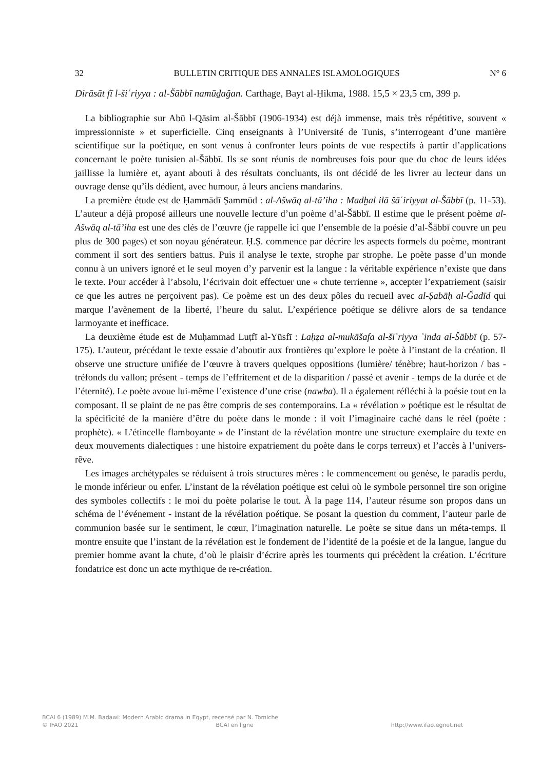32 BULLETIN CRITIQUE DES ANNALES ISLAMOLOGIQUES N° 6
Dirāsāt fī l-šiʿriyya : al-Šābbī namūḏağan. Carthage, Bayt al-Ḥikma, 1988. 15,5 × 23,5 cm, 399 p.
La bibliographie sur Abū l-Qāsim al-Šābbī (1906-1934) est déjà immense, mais très répétitive, souvent « impressionniste » et superficielle. Cinq enseignants à l’Université de Tunis, s’interrogeant d’une manière scientifique sur la poétique, en sont venus à confronter leurs points de vue respectifs à partir d’applications concernant le poète tunisien al-Šābbī. Ils se sont réunis de nombreuses fois pour que du choc de leurs idées jaillisse la lumière et, ayant abouti à des résultats concluants, ils ont décidé de les livrer au lecteur dans un ouvrage dense qu’ils dédient, avec humour, à leurs anciens mandarins.
La première étude est de Ḥammādī Ṣammūd : al-Ašwāq al-tā’iha : Madḫal ilā šāʿiriyyat al-Šābbī (p. 11-53). L’auteur a déjà proposé ailleurs une nouvelle lecture d’un poème d’al-Šābbī. Il estime que le présent poème al-Ašwāq al-tā’iha est une des clés de l’œuvre (je rappelle ici que l’ensemble de la poésie d’al-Šābbī couvre un peu plus de 300 pages) et son noyau générateur. Ḥ.Ṣ. commence par décrire les aspects formels du poème, montrant comment il sort des sentiers battus. Puis il analyse le texte, strophe par strophe. Le poète passe d’un monde connu à un univers ignoré et le seul moyen d’y parvenir est la langue : la véritable expérience n’existe que dans le texte. Pour accéder à l’absolu, l’écrivain doit effectuer une « chute terrienne », accepter l’expatriement (saisir ce que les autres ne perçoivent pas). Ce poème est un des deux pôles du recueil avec al-Ṣabāḥ al-Ğadīd qui marque l’avènement de la liberté, l’heure du salut. L’expérience poétique se délivre alors de sa tendance larmoyante et inefficace.
La deuxième étude est de Muḥammad Luṭfī al-Yūsfī : Laḥẓa al-mukāšafa al-šiʿriyya ʿinda al-Šābbī (p. 57-175). L’auteur, précédant le texte essaie d’aboutir aux frontières qu’explore le poète à l’instant de la création. Il observe une structure unifiée de l’œuvre à travers quelques oppositions (lumière/ ténèbre; haut-horizon / bas - tréfonds du vallon; présent - temps de l’effritement et de la disparition / passé et avenir - temps de la durée et de l’éternité). Le poète avoue lui-même l’existence d’une crise (nawba). Il a également réfléchi à la poésie tout en la composant. Il se plaint de ne pas être compris de ses contemporains. La « révélation » poétique est le résultat de la spécificité de la manière d’être du poète dans le monde : il voit l’imaginaire caché dans le réel (poète : prophète). « L’étincelle flamboyante » de l’instant de la révélation montre une structure exemplaire du texte en deux mouvements dialectiques : une histoire expatriement du poète dans le corps terreux) et l’accès à l’univers-rêve.
Les images archétypales se réduisent à trois structures mères : le commencement ou genèse, le paradis perdu, le monde inférieur ou enfer. L’instant de la révélation poétique est celui où le symbole personnel tire son origine des symboles collectifs : le moi du poète polarise le tout. À la page 114, l’auteur résume son propos dans un schéma de l’événement - instant de la révélation poétique. Se posant la question du comment, l’auteur parle de communion basée sur le sentiment, le cœur, l’imagination naturelle. Le poète se situe dans un méta-temps. Il montre ensuite que l’instant de la révélation est le fondement de l’identité de la poésie et de la langue, langue du premier homme avant la chute, d’où le plaisir d’écrire après les tourments qui précèdent la création. L’écriture fondatrice est donc un acte mythique de re-création.
BCAI 6 (1989) M.M. Badawi: Modern Arabic drama in Egypt, recensé par N. Tomiche
© IFAO 2021 BCAI en ligne http://www.ifao.egnet.net